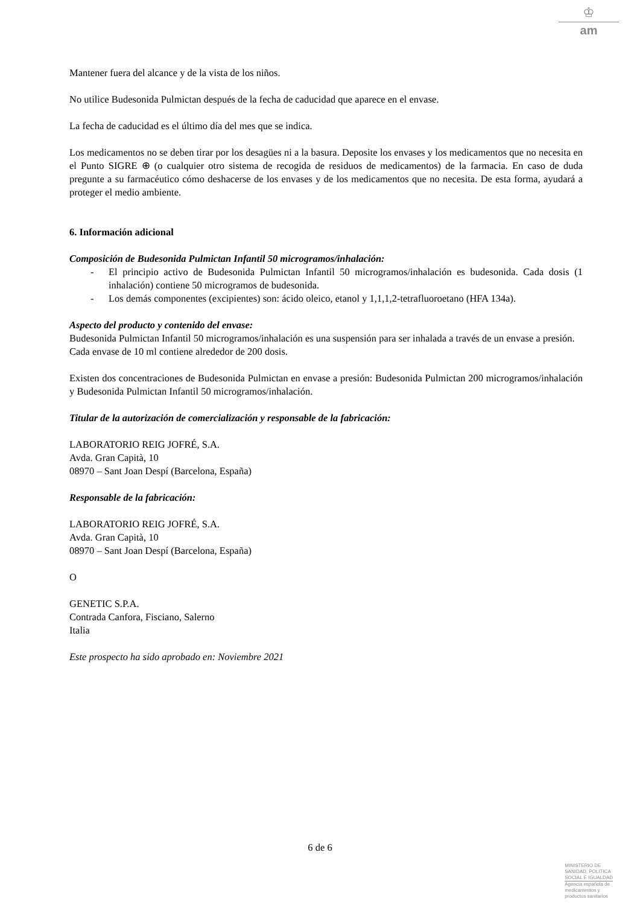♔
am
Mantener fuera del alcance y de la vista de los niños.
No utilice Budesonida Pulmictan después de la fecha de caducidad que aparece en el envase.
La fecha de caducidad es el último día del mes que se indica.
Los medicamentos no se deben tirar por los desagües ni a la basura. Deposite los envases y los medicamentos que no necesita en el Punto SIGRE ⊕ (o cualquier otro sistema de recogida de residuos de medicamentos) de la farmacia. En caso de duda pregunte a su farmacéutico cómo deshacerse de los envases y de los medicamentos que no necesita. De esta forma, ayudará a proteger el medio ambiente.
6. Información adicional
Composición de Budesonida Pulmictan Infantil 50 microgramos/inhalación:
- El principio activo de Budesonida Pulmictan Infantil 50 microgramos/inhalación es budesonida. Cada dosis (1 inhalación) contiene 50 microgramos de budesonida.
- Los demás componentes (excipientes) son: ácido oleico, etanol y 1,1,1,2-tetrafluoroetano (HFA 134a).
Aspecto del producto y contenido del envase:
Budesonida Pulmictan Infantil 50 microgramos/inhalación es una suspensión para ser inhalada a través de un envase a presión.
Cada envase de 10 ml contiene alrededor de 200 dosis.
Existen dos concentraciones de Budesonida Pulmictan en envase a presión: Budesonida Pulmictan 200 microgramos/inhalación y Budesonida Pulmictan Infantil 50 microgramos/inhalación.
Titular de la autorización de comercialización y responsable de la fabricación:
LABORATORIO REIG JOFRÉ, S.A.
Avda. Gran Capità, 10
08970 – Sant Joan Despí (Barcelona, España)
Responsable de la fabricación:
LABORATORIO REIG JOFRÉ, S.A.
Avda. Gran Capità, 10
08970 – Sant Joan Despí (Barcelona, España)
O
GENETIC S.P.A.
Contrada Canfora, Fisciano, Salerno
Italia
Este prospecto ha sido aprobado en: Noviembre 2021
6 de 6
MINISTERIO DE
SANIDAD, POLITICA
SOCIAL E IGUALDAD
Agencia española de
medicamentos y
productos sanitarios